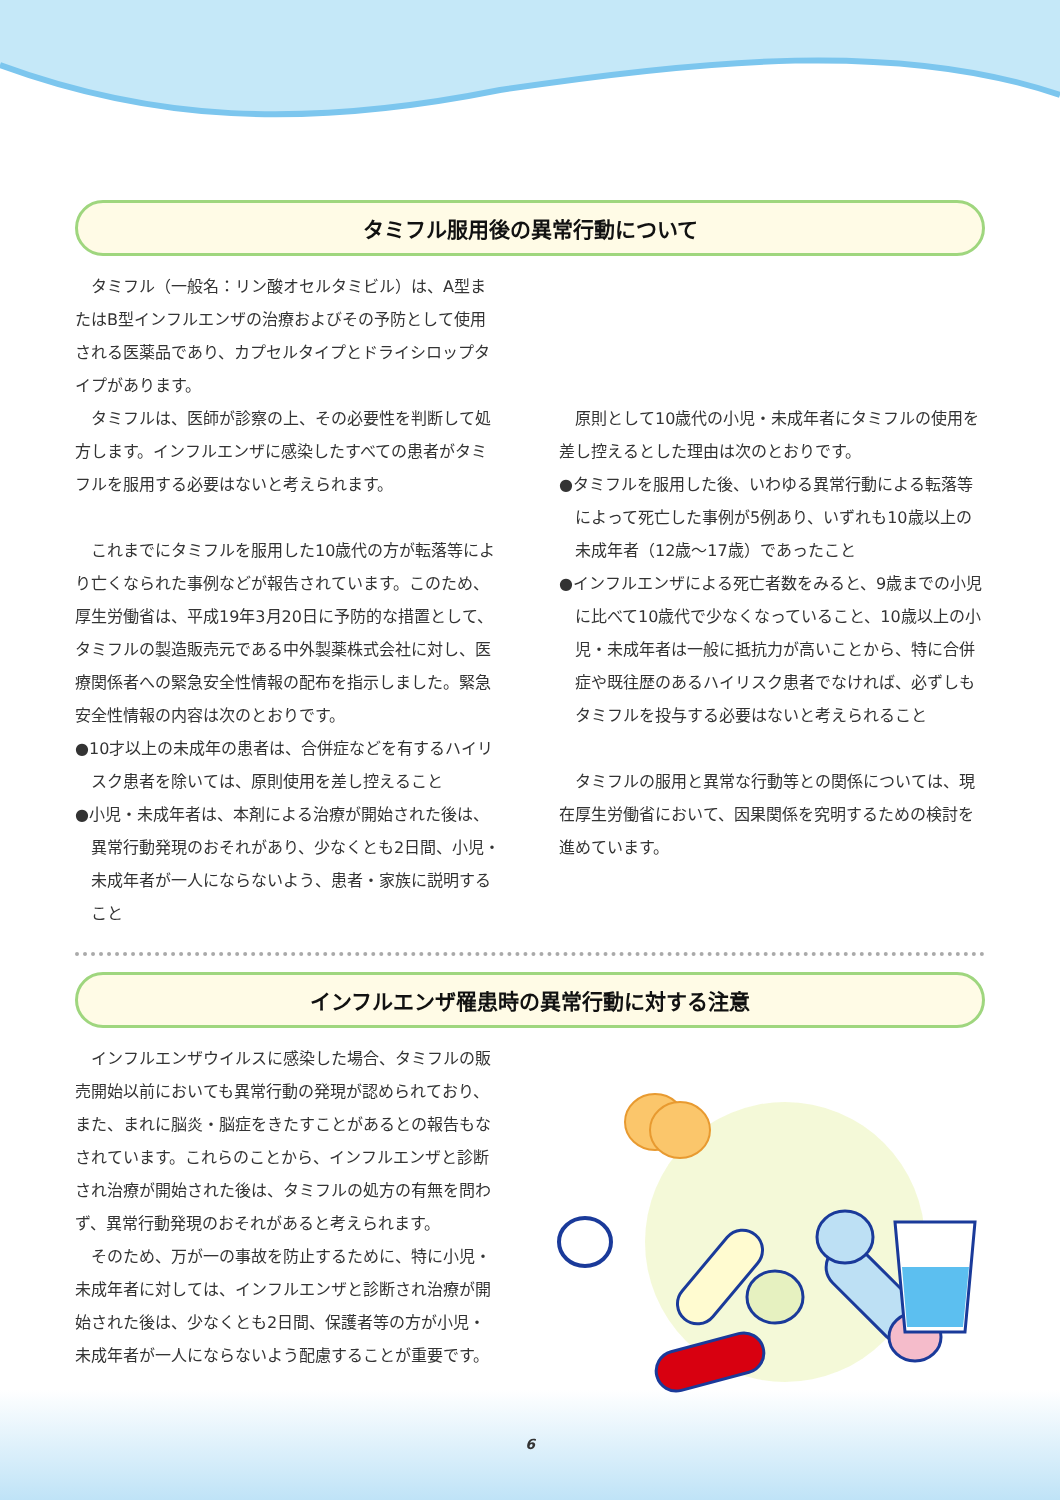タミフル服用後の異常行動について
タミフル（一般名：リン酸オセルタミビル）は、A型またはB型インフルエンザの治療およびその予防として使用される医薬品であり、カプセルタイプとドライシロップタイプがあります。
タミフルは、医師が診察の上、その必要性を判断して処方します。インフルエンザに感染したすべての患者がタミフルを服用する必要はないと考えられます。
これまでにタミフルを服用した10歳代の方が転落等により亡くなられた事例などが報告されています。このため、厚生労働省は、平成19年3月20日に予防的な措置として、タミフルの製造販売元である中外製薬株式会社に対し、医療関係者への緊急安全性情報の配布を指示しました。緊急安全性情報の内容は次のとおりです。
●10才以上の未成年の患者は、合併症などを有するハイリスク患者を除いては、原則使用を差し控えること
●小児・未成年者は、本剤による治療が開始された後は、異常行動発現のおそれがあり、少なくとも2日間、小児・未成年者が一人にならないよう、患者・家族に説明すること
原則として10歳代の小児・未成年者にタミフルの使用を差し控えるとした理由は次のとおりです。
●タミフルを服用した後、いわゆる異常行動による転落等によって死亡した事例が5例あり、いずれも10歳以上の未成年者（12歳〜17歳）であったこと
●インフルエンザによる死亡者数をみると、9歳までの小児に比べて10歳代で少なくなっていること、10歳以上の小児・未成年者は一般に抵抗力が高いことから、特に合併症や既往歴のあるハイリスク患者でなければ、必ずしもタミフルを投与する必要はないと考えられること
タミフルの服用と異常な行動等との関係については、現在厚生労働省において、因果関係を究明するための検討を進めています。
インフルエンザ罹患時の異常行動に対する注意
インフルエンザウイルスに感染した場合、タミフルの販売開始以前においても異常行動の発現が認められており、また、まれに脳炎・脳症をきたすことがあるとの報告もなされています。これらのことから、インフルエンザと診断され治療が開始された後は、タミフルの処方の有無を問わず、異常行動発現のおそれがあると考えられます。
そのため、万が一の事故を防止するために、特に小児・未成年者に対しては、インフルエンザと診断され治療が開始された後は、少なくとも2日間、保護者等の方が小児・未成年者が一人にならないよう配慮することが重要です。
6